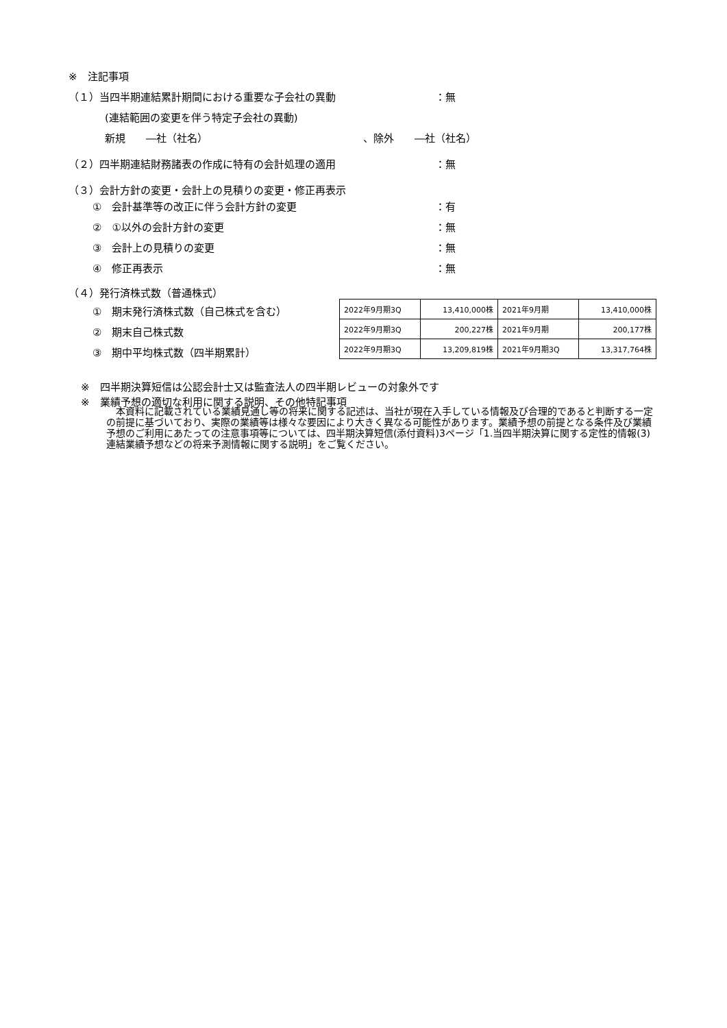※　注記事項
（１）当四半期連結累計期間における重要な子会社の異動 ：無
(連結範囲の変更を伴う特定子会社の異動)
新規　　―社（社名） 、除外　　―社（社名）
（２）四半期連結財務諸表の作成に特有の会計処理の適用 ：無
（３）会計方針の変更・会計上の見積りの変更・修正再表示
①　会計基準等の改正に伴う会計方針の変更 ：有
②　①以外の会計方針の変更 ：無
③　会計上の見積りの変更 ：無
④　修正再表示 ：無
（４）発行済株式数（普通株式）
①　期末発行済株式数（自己株式を含む）
②　期末自己株式数
③　期中平均株式数（四半期累計）
| 2022年9月期3Q | 13,410,000株 | 2021年9月期 | 13,410,000株 |
| 2022年9月期3Q | 200,227株 | 2021年9月期 | 200,177株 |
| 2022年9月期3Q | 13,209,819株 | 2021年9月期3Q | 13,317,764株 |
※　四半期決算短信は公認会計士又は監査法人の四半期レビューの対象外です
※　業績予想の適切な利用に関する説明、その他特記事項
　本資料に記載されている業績見通し等の将来に関する記述は、当社が現在入手している情報及び合理的であると判断する一定の前提に基づいており、実際の業績等は様々な要因により大きく異なる可能性があります。業績予想の前提となる条件及び業績予想のご利用にあたっての注意事項等については、四半期決算短信(添付資料)3ページ「1.当四半期決算に関する定性的情報(3)連結業績予想などの将来予測情報に関する説明」をご覧ください。